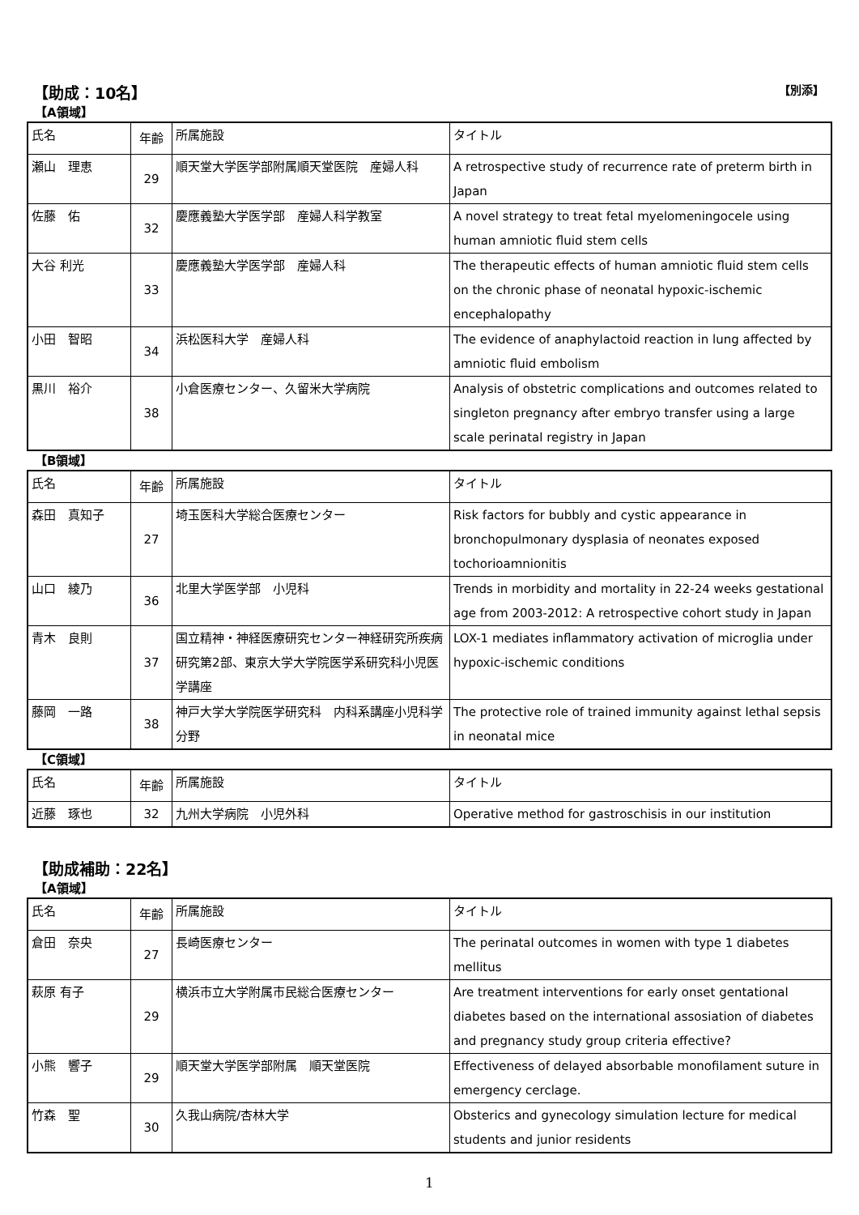【助成：10名】 【別添】
【A領域】
| 氏名 | 年齢 | 所属施設 | タイトル |
| 瀬山 理恵 | 29 | 順天堂大学医学部附属順天堂医院 産婦人科 | A retrospective study of recurrence rate of preterm birth in Japan |
| 佐藤 佑 | 32 | 慶應義塾大学医学部 産婦人科学教室 | A novel strategy to treat fetal myelomeningocele using human amniotic fluid stem cells |
| 大谷 利光 | 33 | 慶應義塾大学医学部 産婦人科 | The therapeutic effects of human amniotic fluid stem cells on the chronic phase of neonatal hypoxic-ischemic encephalopathy |
| 小田 智昭 | 34 | 浜松医科大学 産婦人科 | The evidence of anaphylactoid reaction in lung affected by amniotic fluid embolism |
| 黒川 裕介 | 38 | 小倉医療センター、久留米大学病院 | Analysis of obstetric complications and outcomes related to singleton pregnancy after embryo transfer using a large scale perinatal registry in Japan |
【B領域】
| 氏名 | 年齢 | 所属施設 | タイトル |
| 森田 真知子 | 27 | 埼玉医科大学総合医療センター | Risk factors for bubbly and cystic appearance in bronchopulmonary dysplasia of neonates exposed tochorioamnionitis |
| 山口 綾乃 | 36 | 北里大学医学部 小児科 | Trends in morbidity and mortality in 22-24 weeks gestational age from 2003-2012: A retrospective cohort study in Japan |
| 青木 良則 | 37 | 国立精神・神経医療研究センター神経研究所疾病研究第2部、東京大学大学院医学系研究科小児医学講座 | LOX-1 mediates inflammatory activation of microglia under hypoxic-ischemic conditions |
| 藤岡 一路 | 38 | 神戸大学大学院医学研究科 内科系講座小児科学分野 | The protective role of trained immunity against lethal sepsis in neonatal mice |
【C領域】
| 氏名 | 年齢 | 所属施設 | タイトル |
| 近藤 琢也 | 32 | 九州大学病院 小児外科 | Operative method for gastroschisis in our institution |
【助成補助：22名】
【A領域】
| 氏名 | 年齢 | 所属施設 | タイトル |
| 倉田 奈央 | 27 | 長崎医療センター | The perinatal outcomes in women with type 1 diabetes mellitus |
| 萩原 有子 | 29 | 横浜市立大学附属市民総合医療センター | Are treatment interventions for early onset gentational diabetes based on the international assosiation of diabetes and pregnancy study group criteria effective? |
| 小熊 響子 | 29 | 順天堂大学医学部附属 順天堂医院 | Effectiveness of delayed absorbable monofilament suture in emergency cerclage. |
| 竹森 聖 | 30 | 久我山病院/杏林大学 | Obsterics and gynecology simulation lecture for medical students and junior residents |
1